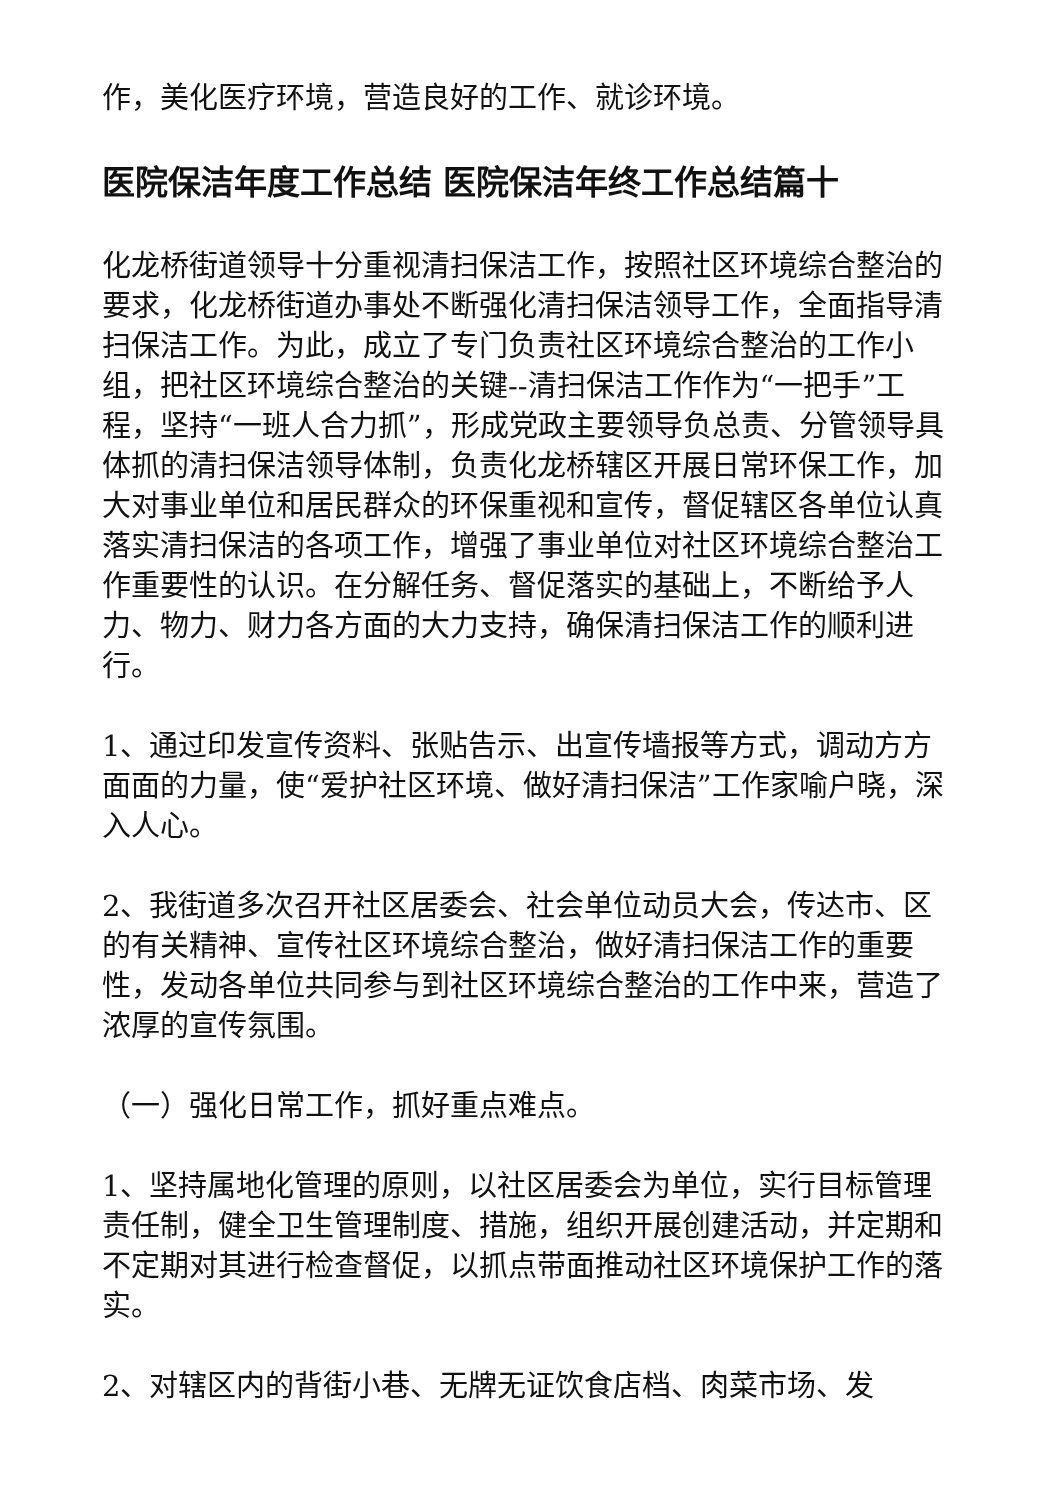作，美化医疗环境，营造良好的工作、就诊环境。
医院保洁年度工作总结 医院保洁年终工作总结篇十
化龙桥街道领导十分重视清扫保洁工作，按照社区环境综合整治的要求，化龙桥街道办事处不断强化清扫保洁领导工作，全面指导清扫保洁工作。为此，成立了专门负责社区环境综合整治的工作小组，把社区环境综合整治的关键--清扫保洁工作作为“一把手”工程，坚持“一班人合力抓”，形成党政主要领导负总责、分管领导具体抓的清扫保洁领导体制，负责化龙桥辖区开展日常环保工作，加大对事业单位和居民群众的环保重视和宣传，督促辖区各单位认真落实清扫保洁的各项工作，增强了事业单位对社区环境综合整治工作重要性的认识。在分解任务、督促落实的基础上，不断给予人力、物力、财力各方面的大力支持，确保清扫保洁工作的顺利进行。
1、通过印发宣传资料、张贴告示、出宣传墙报等方式，调动方方面面的力量，使“爱护社区环境、做好清扫保洁”工作家喻户晓，深入人心。
2、我街道多次召开社区居委会、社会单位动员大会，传达市、区的有关精神、宣传社区环境综合整治，做好清扫保洁工作的重要性，发动各单位共同参与到社区环境综合整治的工作中来，营造了浓厚的宣传氛围。
（一）强化日常工作，抓好重点难点。
1、坚持属地化管理的原则，以社区居委会为单位，实行目标管理责任制，健全卫生管理制度、措施，组织开展创建活动，并定期和不定期对其进行检查督促，以抓点带面推动社区环境保护工作的落实。
2、对辖区内的背街小巷、无牌无证饮食店档、肉菜市场、发